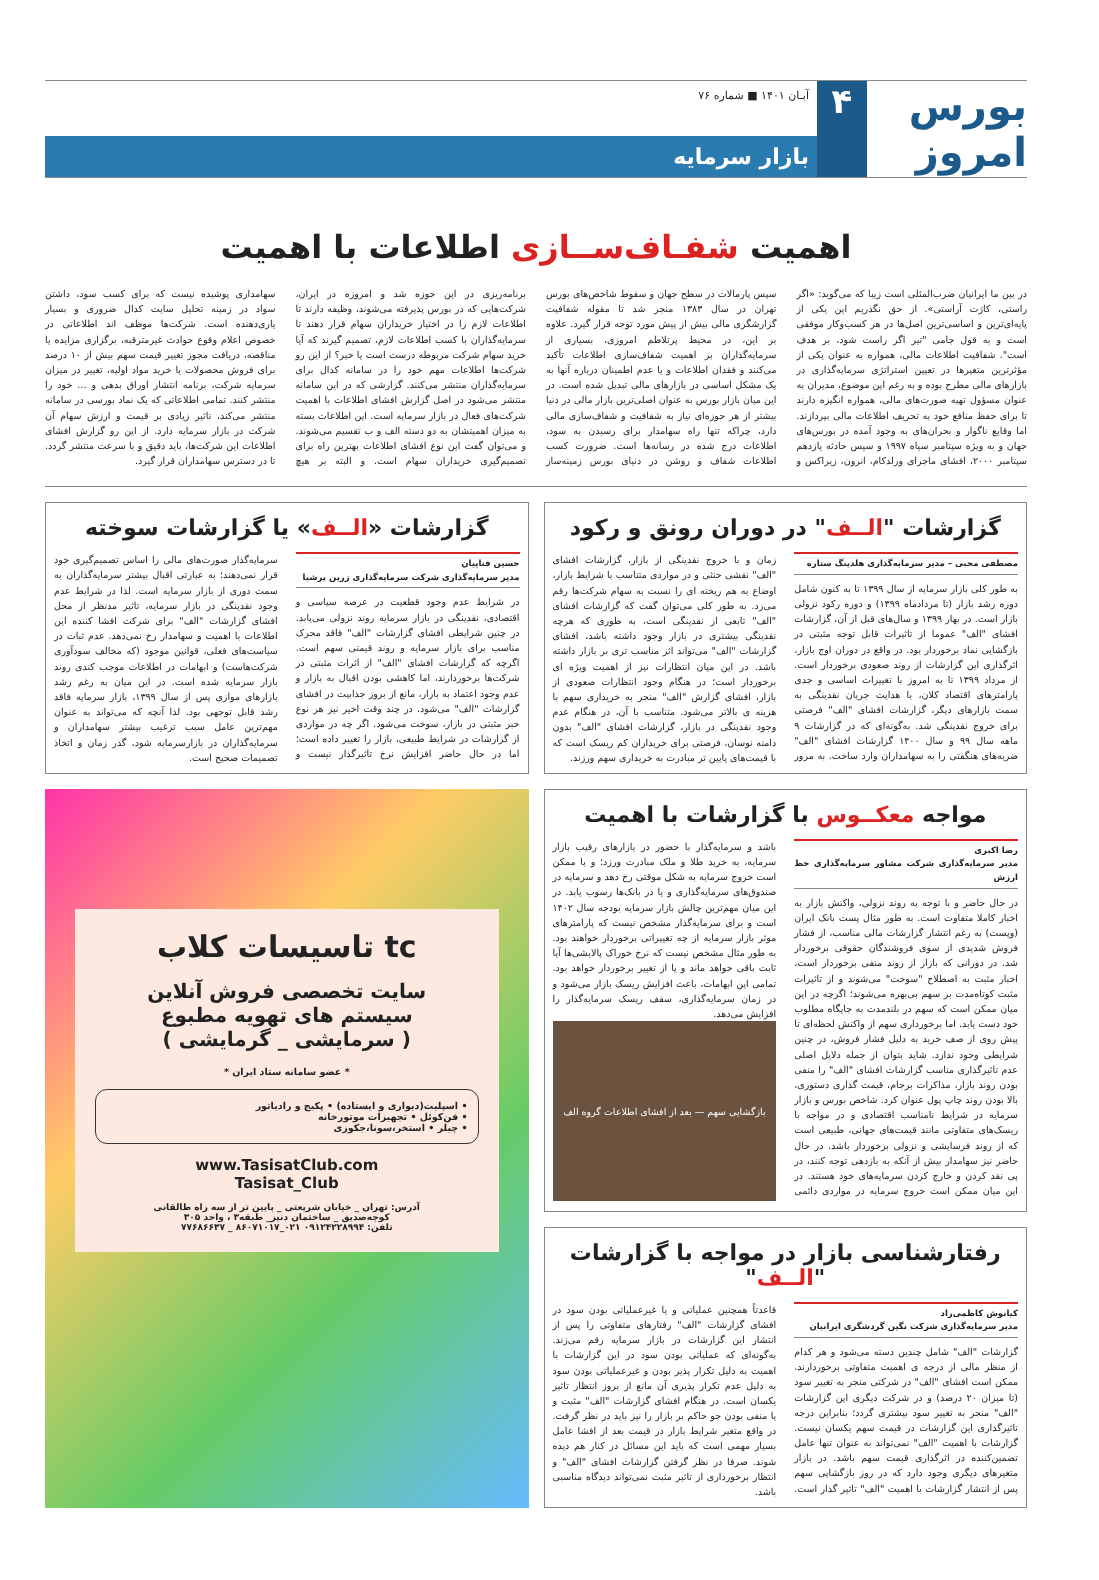بورس امروز
۴
آبـان ۱۴۰۱ ■ شماره ۷۶
بازار سرمایه
اهمیت شفـاف‌ســازی اطلاعات با اهمیت
در بین ما ایرانیان ضرب‌المثلی است زیبا که می‌گوید: «اگر راستی، کارَت آراستی». از حق نگذریم این یکی از پایه‌ای‌ترین و اساسی‌ترین اصل‌ها در هر کسب‌وکار موفقی است و به قول جامی "تیر اگر راست شود، بر هدف است". شفافیت اطلاعات مالی، همواره به عنوان یکی از مؤثرترین متغیرها در تعیین استراتژی سرمایه‌گذاری در بازارهای مالی مطرح بوده و به رغم این موضوع، مدیران به عنوان مسؤول تهیه صورت‌های مالی، همواره انگیزه دارند تا برای حفظ منافع خود به تحریف اطلاعات مالی بپردازند. اما وقایع ناگوار و بحران‌های به وجود آمده در بورس‌های جهان و به ویژه سپتامبر سیاه ۱۹۹۷ و سپس حادثه یازدهم سپتامبر ۲۰۰۰، افشای ماجرای ورلدکام، انرون، زیراکس و سپس پارمالات در سطح جهان و سقوط شاخص‌های بورس تهران در سال ۱۳۸۳ منجر شد تا مقوله شفافیت گزارشگری مالی بیش از پیش مورد توجه قرار گیرد. علاوه بر این، در محیط پرتلاطم امروزی، بسیاری از سرمایه‌گذاران بر اهمیت شفاف‌سازی اطلاعات تأکید می‌کنند و فقدان اطلاعات و یا عدم اطمینان درباره آنها به یک مشکل اساسی در بازارهای مالی تبدیل شده است. در این میان بازار بورس به عنوان اصلی‌ترین بازار مالی در دنیا بیشتر از هر حوزه‌ای نیاز به شفافیت و شفاف‌سازی مالی دارد، چراکه تنها راه سهامدار برای رسیدن به سود، اطلاعات درج شده در رسانه‌ها است. ضرورت کسب اطلاعات شفاف و روشن در دنیای بورس زمینه‌ساز برنامه‌ریزی در این حوزه شد و امروزه در ایران، شرکت‌هایی که در بورس پذیرفته می‌شوند، وظیفه دارند تا اطلاعات لازم را در اختیار خریداران سهام قرار دهند تا سرمایه‌گذاران با کسب اطلاعات لازم، تصمیم گیرند که آیا خرید سهام شرکت مربوطه درست است یا خیر؟ از این رو شرکت‌ها اطلاعات مهم خود را در سامانه کدال برای سرمایه‌گذاران منتشر می‌کنند. گزارشی که در این سامانه منتشر می‌شود در اصل گزارش افشای اطلاعات با اهمیت شرکت‌های فعال در بازار سرمایه است. این اطلاعات بسته به میزان اهمیتشان به دو دسته الف و ب تقسیم می‌شوند. و می‌توان گفت این نوع افشای اطلاعات بهترین راه برای تصمیم‌گیری خریداران سهام است. و البته بر هیچ سهامداری پوشیده نیست که برای کسب سود، داشتن سواد در زمینه تحلیل سایت کدال ضروری و بسیار یاری‌دهنده است. شرکت‌ها موظف اند اطلاعاتی در خصوص اعلام وقوع حوادث غیرمترقبه، برگزاری مزایده یا مناقصه، دریافت مجوز تغییر قیمت سهم بیش از ۱۰ درصد برای فروش محصولات یا خرید مواد اولیه، تغییر در میزان سرمایه شرکت، برنامه انتشار اوراق بدهی و ... خود را منتشر کنند. تمامی اطلاعاتی که یک نماد بورسی در سامانه منتشر می‌کند، تاثیر زیادی بر قیمت و ارزش سهام آن شرکت در بازار سرمایه دارد. از این رو گزارش افشای اطلاعات این شرکت‌ها، باید دقیق و با سرعت منتشر گردد. تا در دسترس سهامداران قرار گیرد.
گزارشات "الــف" در دوران رونق و رکود
مصطفی محبی – مدیر سرمایه‌گذاری هلدینگ ستاره
به طور کلی بازار سرمایه از سال ۱۳۹۹ تا به کنون شامل دوره رشد بازار (تا مردادماه ۱۳۹۹) و دوره رکود نزولی بازار است. در بهار ۱۳۹۹ و سال‌های قبل از آن، گزارشات افشای "الف" عموما از تاثیرات قابل توجه مثبتی در بازگشایی نماد برخوردار بود. در واقع در دوران اوج بازار، اثرگذاری این گزارشات از روند صعودی برخوردار است. از مرداد ۱۳۹۹ تا به امروز با تغییرات اساسی و جدی پارامترهای اقتصاد کلان، با هدایت جریان نقدینگی به سمت بازارهای دیگر، گزارشات افشای "الف" فرصتی برای خروج نقدینگی شد. به‌گونه‌ای که در گزارشات ۹ ماهه سال ۹۹ و سال ۱۴۰۰ گزارشات افشای "الف" ضربه‌های هنگفتی را به سهامداران وارد ساخت. به مرور زمان و با خروج نقدینگی از بازار، گزارشات افشای "الف" نقشی خنثی و در مواردی متناسب با شرایط بازار، اوضاع به هم ریخته ای را نسبت به سهام شرکت‌ها رقم می‌زد. به طور کلی می‌توان گفت که گزارشات افشای "الف" تابعی از نقدینگی است، به طوری که هرچه نقدینگی بیشتری در بازار وجود داشته باشد، افشای گزارشات "الف" می‌تواند اثر مناسب تری بر بازار داشته باشد. در این میان انتظارات نیز از اهمیت ویژه ای برخوردار است؛ در هنگام وجود انتظارات صعودی از بازار، افشای گزارش "الف" منجر به خریداری سهم با هزینه ی بالاتر می‌شود. متناسب با آن، در هنگام عدم وجود نقدینگی در بازار، گزارشات افشای "الف" بدون دامنه نوسان، فرصتی برای خریداران کم ریسک است که با قیمت‌های پایین تر مبادرت به خریداری سهم ورزند.
گزارشات «الــف» یا گزارشات سوخته
حسین فناییان
مدیر سرمایه‌گذاری شرکت سرمایه‌گذاری زرین پرشیا
در شرایط عدم وجود قطعیت در عرصه سیاسی و اقتصادی، نقدینگی در بازار سرمایه روند نزولی می‌یابد. در چنین شرایطی افشای گزارشات "الف" فاقد محرک مناسب برای بازار سرمایه و روند قیمتی سهم است. اگرچه که گزارشات افشای "الف" از اثرات مثبتی در شرکت‌ها برخوردارند، اما کاهشی بودن اقبال به بازار و عدم وجود اعتماد به بازار، مانع از بروز جذابیت در افشای گزارشات "الف" می‌شود. در چند وقت اخیر نیز هر نوع خبر مثبتی در بازار، سوخت می‌شود. اگر چه در مواردی از گزارشات در شرایط طبیعی، بازار را تغییر داده است؛ اما در حال حاضر افزایش نرخ تاثیرگذار نیست و سرمایه‌گذار صورت‌های مالی را اساس تصمیم‌گیری خود قرار نمی‌دهند؛ به عبارتی اقبال بیشتر سرمایه‌گذاران به سمت دوری از بازار سرمایه است. لذا در شرایط عدم وجود نقدینگی در بازار سرمایه، تاثیر مدنظر از محل افشای گزارشات "الف" برای شرکت افشا کننده این اطلاعات با اهمیت و سهامدار رخ نمی‌دهد. عدم ثبات در سیاست‌های فعلی، قوانین موجود (که مخالف سودآوری شرکت‌هاست) و ابهامات در اطلاعات موجب کندی روند بازار سرمایه شده است. در این میان به رغم رشد بازارهای موازی پس از سال ۱۳۹۹، بازار سرمایه فاقد رشد قابل توجهی بود. لذا آنچه که می‌تواند به عنوان مهم‌ترین عامل سبب ترغیب بیشتر سهامداران و سرمایه‌گذاران در بازارسرمایه شود، گذر زمان و اتخاذ تصمیمات صحیح است.
مواجه معکــوس با گزارشات با اهمیت
رضا اکبری
مدیر سرمایه‌گذاری شرکت مشاور سرمایه‌گذاری خط ارزش
در حال حاضر و با توجه به روند نزولی، واکنش بازار به اخبار کاملا متفاوت است. به طور مثال پست بانک ایران (وپست) به رغم انتشار گزارشات مالی مناسب، از فشار فروش شدیدی از سوی فروشندگان حقوقی برخوردار شد. در دورانی که بازار از روند منفی برخوردار است، اخبار مثبت به اصطلاح "سوخت" می‌شوند و از تاثیرات مثبت کوتاه‌مدت بر سهم بی‌بهره می‌شوند؛ اگرچه در این میان ممکن است که سهم در بلندمدت به جایگاه مطلوب خود دست یابد. اما برخورداری سهم از واکنش لحظه‌ای تا پیش روی از صف خرید به دلیل فشار فروش، در چنین شرایطی وجود ندارد. شاید بتوان از جمله دلایل اصلی عدم تاثیرگذاری مناسب گزارشات افشای "الف" را منفی بودن روند بازار، مذاکرات برجام، قیمت گذاری دستوری، بالا بودن روند چاپ پول عنوان کرد. شاخص بورس و بازار سرمایه در شرایط نامناسب اقتصادی و در مواجه با ریسک‌های متفاوتی مانند قیمت‌های جهانی، طبیعی است که از روند فرسایشی و نزولی برخوردار باشد. در حال حاضر نیز سهامدار بیش از آنکه به بازدهی توجه کنند، در پی نقد کردن و خارج کردن سرمایه‌های خود هستند. در این میان ممکن است خروج سرمایه در مواردی دائمی باشد و سرمایه‌گذار با حضور در بازارهای رقیب بازار سرمایه، به خرید طلا و ملک مبادرت ورزد؛ و یا ممکن است خروج سرمایه به شکل موقتی رخ دهد و سرمایه در صندوق‌های سرمایه‌گذاری و یا در بانک‌ها رسوب یابد. در این میان مهم‌ترین چالش بازار سرمایه بودجه سال ۱۴۰۲ است و برای سرمایه‌گذار مشخص نیست که پارامترهای موثر بازار سرمایه از چه تغییراتی برخوردار خواهند بود. به طور مثال مشخص نیست که نرخ خوراک پالایشی‌ها آیا ثابت باقی خواهد ماند و یا از تغییر برخوردار خواهد بود. تمامی این ابهامات، باعث افزایش ریسک بازار می‌شود و در زمان سرمایه‌گذاری، سقف ریسک سرمایه‌گذار را افزایش می‌دهد.
بازگشایی سهم — بعد از افشای اطلاعات گروه الف
رفتارشناسی بازار در مواجه با گزارشات "الــف"
کیانوش کاظمی‌راد
مدیر سرمایه‌گذاری شرکت نگین گردشگری ایرانیان
گزارشات "الف" شامل چندین دسته می‌شود و هر کدام از منظر مالی از درجه ی اهمیت متفاوتی برخوردارند. ممکن است افشای "الف" در شرکتی منجر به تغییر سود (تا میزان ۲۰ درصد) و در شرکت دیگری این گزارشات "الف" منجر به تغییر سود بیشتری گردد؛ بنابراین درجه تاثیرگذاری این گزارشات در قیمت سهم یکسان نیست. گزارشات با اهمیت "الف" نمی‌تواند به عنوان تنها عامل تضمین‌کننده در اثرگذاری قیمت سهم باشد. در بازار متغیرهای دیگری وجود دارد که در روز بازگشایی سهم پس از انتشار گزارشات با اهمیت "الف" تاثیر گذار است. قاعدتاً همچنین عملیاتی و یا غیرعملیاتی بودن سود در افشای گزارشات "الف" رفتارهای متفاوتی را پس از انتشار این گزارشات در بازار سرمایه رقم می‌زند. به‌گونه‌ای که عملیاتی بودن سود در این گزارشات با اهمیت به دلیل تکرار پذیر بودن و غیرعملیاتی بودن سود به دلیل عدم تکرار پذیری آن مانع از بروز انتظار تاثیر یکسان است. در هنگام افشای گزارشات "الف" مثبت و یا منفی بودن جو حاکم بر بازار را نیز باید در نظر گرفت. در واقع متغیر شرایط بازار در قیمت بعد از افشا عامل بسیار مهمی است که باید این مسائل در کنار هم دیده شوند. صرفا در نظر گرفتن گزارشات افشای "الف" و انتظار برخورداری از تاثیر مثبت نمی‌تواند دیدگاه مناسبی باشد.
tc تاسیسات کلاب
سایت تخصصی فروش آنلاین
سیستم های تهویه مطبوع
( سرمایشی _ گرمایشی )
* عضو سامانه ستاد ایران *
• اسپلیت(دیواری و ایستاده) • پکیج و رادیاتور
• فن‌کوئل • تجهیزات موتورخانه
• چیلر • استخر،سونا،جکوزی
www.TasisatClub.com
Tasisat_Club
آدرس: تهران _ خیابان شریعتی _ پایین تر از سه راه طالقانی
کوچه‌صدیق _ ساختمان دنیز_ طبقه۳ ، واحد ۳۰۵
تلفن: ۰۹۱۲۴۲۲۸۹۹۴ ۰۲۱_۸۶۰۷۱۰۱۷ _ ۷۷۶۸۶۶۳۷